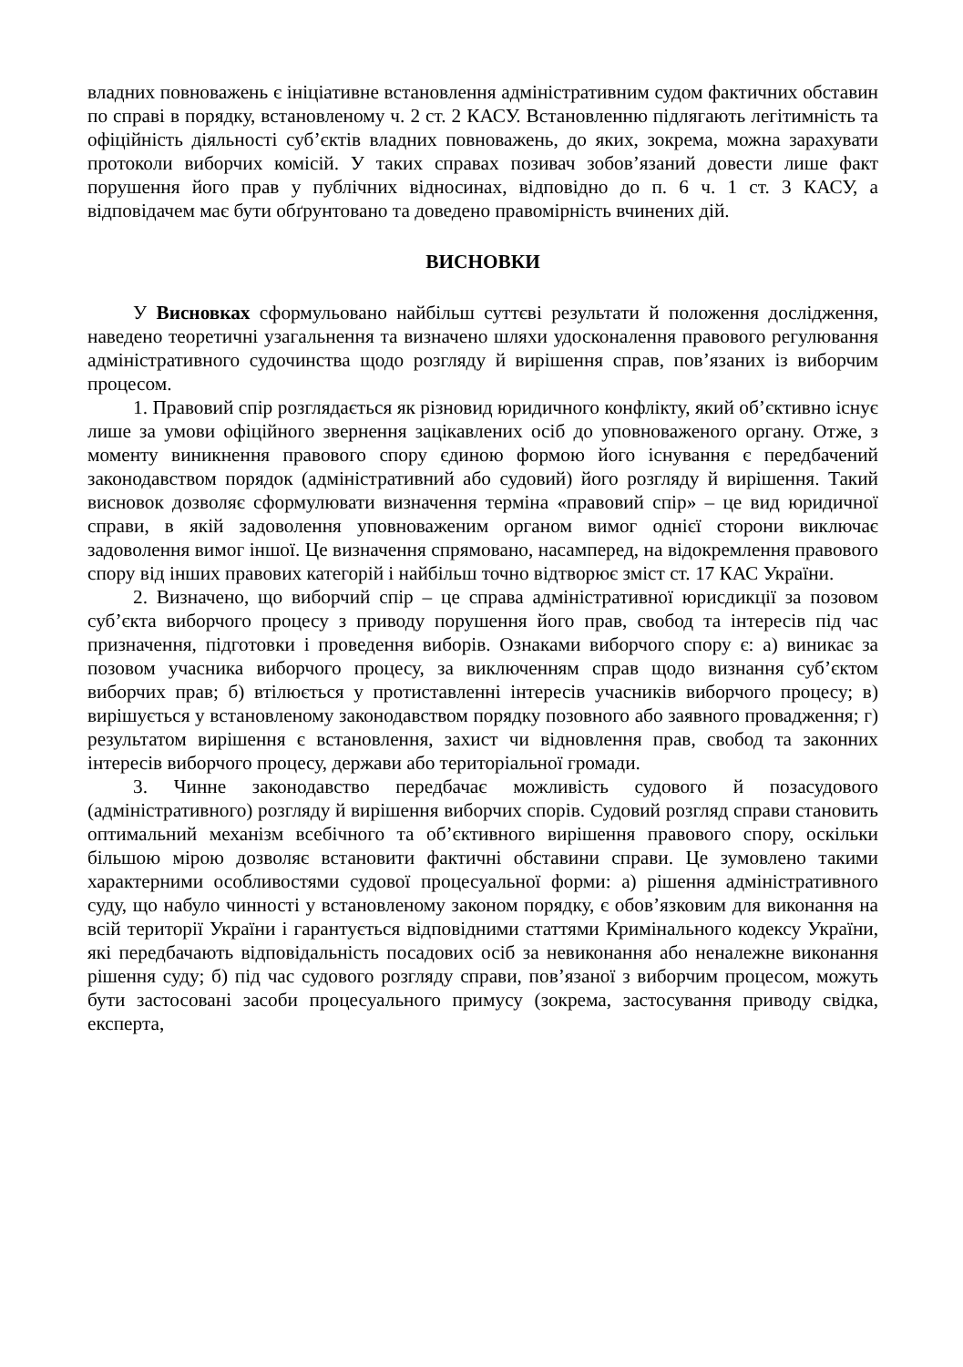владних повноважень є ініціативне встановлення адміністративним судом фактичних обставин по справі в порядку, встановленому ч. 2 ст. 2 КАСУ. Встановленню підлягають легітимність та офіційність діяльності суб’єктів владних повноважень, до яких, зокрема, можна зарахувати протоколи виборчих комісій. У таких справах позивач зобов’язаний довести лише факт порушення його прав у публічних відносинах, відповідно до п. 6 ч. 1 ст. 3 КАСУ, а відповідачем має бути обґрунтовано та доведено правомірність вчинених дій.
ВИСНОВКИ
У Висновках сформульовано найбільш суттєві результати й положення дослідження, наведено теоретичні узагальнення та визначено шляхи удосконалення правового регулювання адміністративного судочинства щодо розгляду й вирішення справ, пов’язаних із виборчим процесом.
1. Правовий спір розглядається як різновид юридичного конфлікту, який об’єктивно існує лише за умови офіційного звернення зацікавлених осіб до уповноваженого органу. Отже, з моменту виникнення правового спору єдиною формою його існування є передбачений законодавством порядок (адміністративний або судовий) його розгляду й вирішення. Такий висновок дозволяє сформулювати визначення терміна «правовий спір» – це вид юридичної справи, в якій задоволення уповноваженим органом вимог однієї сторони виключає задоволення вимог іншої. Це визначення спрямовано, насамперед, на відокремлення правового спору від інших правових категорій і найбільш точно відтворює зміст ст. 17 КАС України.
2. Визначено, що виборчий спір – це справа адміністративної юрисдикції за позовом суб’єкта виборчого процесу з приводу порушення його прав, свобод та інтересів під час призначення, підготовки і проведення виборів. Ознаками виборчого спору є: а) виникає за позовом учасника виборчого процесу, за виключенням справ щодо визнання суб’єктом виборчих прав; б) втілюється у протиставленні інтересів учасників виборчого процесу; в) вирішується у встановленому законодавством порядку позовного або заявного провадження; г) результатом вирішення є встановлення, захист чи відновлення прав, свобод та законних інтересів виборчого процесу, держави або територіальної громади.
3. Чинне законодавство передбачає можливість судового й позасудового (адміністративного) розгляду й вирішення виборчих спорів. Судовий розгляд справи становить оптимальний механізм всебічного та об’єктивного вирішення правового спору, оскільки більшою мірою дозволяє встановити фактичні обставини справи. Це зумовлено такими характерними особливостями судової процесуальної форми: а) рішення адміністративного суду, що набуло чинності у встановленому законом порядку, є обов’язковим для виконання на всій території України і гарантується відповідними статтями Кримінального кодексу України, які передбачають відповідальність посадових осіб за невиконання або неналежне виконання рішення суду; б) під час судового розгляду справи, пов’язаної з виборчим процесом, можуть бути застосовані засоби процесуального примусу (зокрема, застосування приводу свідка, експерта,